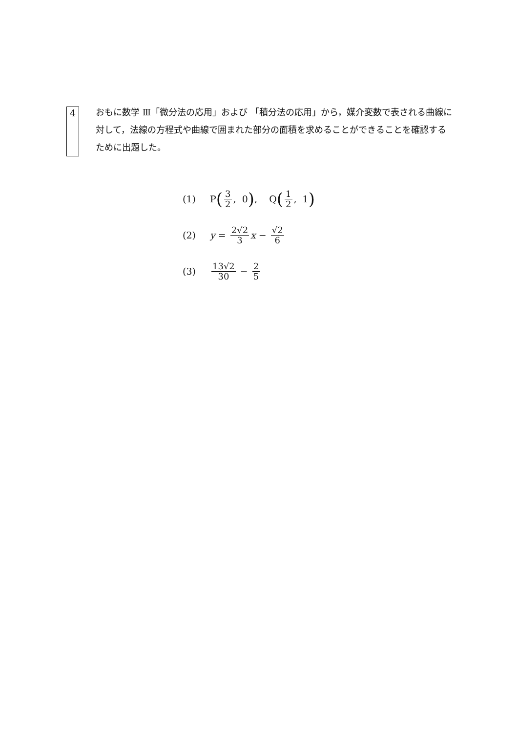4
おもに数学 Ⅲ「微分法の応用」および 「積分法の応用」から，媒介変数で表される曲線に対して，法線の方程式や曲線で囲まれた部分の面積を求めることができることを確認するために出題した。
(1) P (3 2, 0), Q (1 2, 1)
(2) y = 2√2 3 x − √2 6
(3) 13√2 30 − 2 5